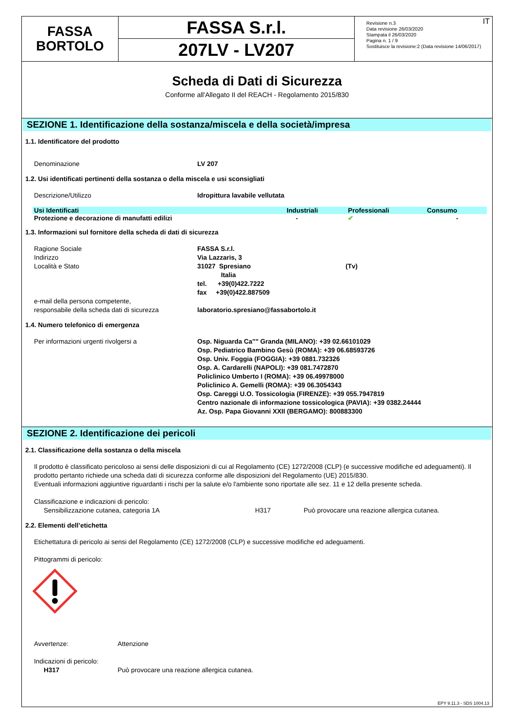FASSA
BORTOLO
FASSA S.r.l.
207LV - LV207
IT Revisione n.3
Data revisione 26/03/2020
Stampata il 26/03/2020
Pagina n. 1 / 9
Sostituisce la revisione:2 (Data revisione 14/06/2017)
Scheda di Dati di Sicurezza
Conforme all'Allegato II del REACH - Regolamento 2015/830
SEZIONE 1. Identificazione della sostanza/miscela e della società/impresa
1.1. Identificatore del prodotto
Denominazione LV 207
1.2. Usi identificati pertinenti della sostanza o della miscela e usi sconsigliati
Descrizione/Utilizzo Idropittura lavabile vellutata
| Usi Identificati | Industriali | Professionali | Consumo |
| --- | --- | --- | --- |
| Protezione e decorazione di manufatti edilizi | - | ✔ | - |
1.3. Informazioni sul fornitore della scheda di dati di sicurezza
Ragione Sociale
Indirizzo
Località e Stato
e-mail della persona competente,
responsabile della scheda dati di sicurezza FASSA S.r.l.
Via Lazzaris, 3
31027 Spresiano (Tv)
Italia
tel. +39(0)422.7222
fax +39(0)422.887509
laboratorio.spresiano@fassabortolo.it
1.4. Numero telefonico di emergenza
Per informazioni urgenti rivolgersi a Osp. Niguarda Ca"" Granda (MILANO): +39 02.66101029
Osp. Pediatrico Bambino Gesù (ROMA): +39 06.68593726
Osp. Univ. Foggia (FOGGIA): +39 0881.732326
Osp. A. Cardarelli (NAPOLI): +39 081.7472870
Policlinico Umberto I (ROMA): +39 06.49978000
Policlinico A. Gemelli (ROMA): +39 06.3054343
Osp. Careggi U.O. Tossicologia (FIRENZE): +39 055.7947819
Centro nazionale di informazione tossicologica (PAVIA): +39 0382.24444
Az. Osp. Papa Giovanni XXII (BERGAMO): 800883300
SEZIONE 2. Identificazione dei pericoli
2.1. Classificazione della sostanza o della miscela
Il prodotto è classificato pericoloso ai sensi delle disposizioni di cui al Regolamento (CE) 1272/2008 (CLP) (e successive modifiche ed adeguamenti). Il prodotto pertanto richiede una scheda dati di sicurezza conforme alle disposizioni del Regolamento (UE) 2015/830.
Eventuali informazioni aggiuntive riguardanti i rischi per la salute e/o l'ambiente sono riportate alle sez. 11 e 12 della presente scheda.
Classificazione e indicazioni di pericolo:
Sensibilizzazione cutanea, categoria 1A H317 Può provocare una reazione allergica cutanea.
2.2. Elementi dell’etichetta
Etichettatura di pericolo ai sensi del Regolamento (CE) 1272/2008 (CLP) e successive modifiche ed adeguamenti.
Pittogrammi di pericolo:
Avvertenze: Attenzione
Indicazioni di pericolo:
H317 Può provocare una reazione allergica cutanea.
EPY 9.11.3 - SDS 1004.13